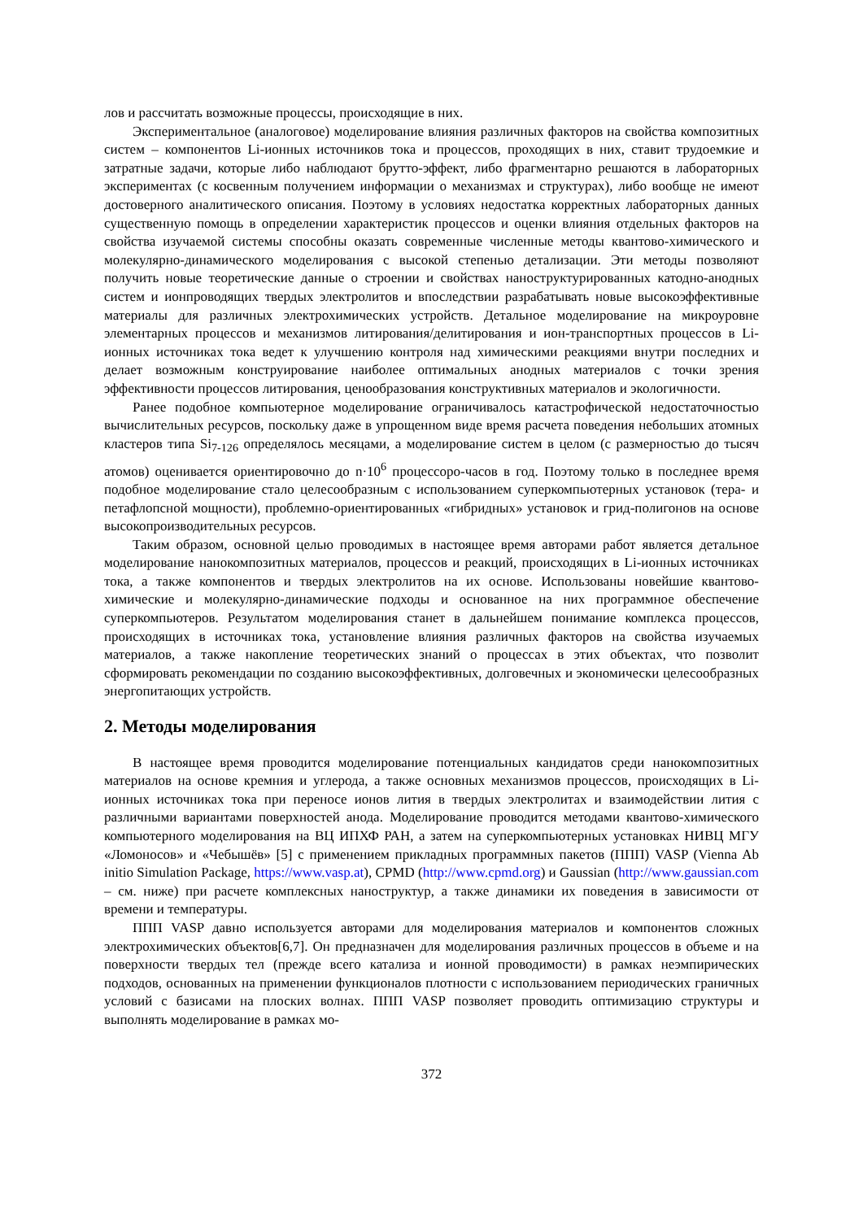лов и рассчитать возможные процессы, происходящие в них.
Экспериментальное (аналоговое) моделирование влияния различных факторов на свойства композитных систем – компонентов Li-ионных источников тока и процессов, проходящих в них, ставит трудоемкие и затратные задачи, которые либо наблюдают брутто-эффект, либо фрагментарно решаются в лабораторных экспериментах (с косвенным получением информации о механизмах и структурах), либо вообще не имеют достоверного аналитического описания. Поэтому в условиях недостатка корректных лабораторных данных существенную помощь в определении характеристик процессов и оценки влияния отдельных факторов на свойства изучаемой системы способны оказать современные численные методы квантово-химического и молекулярно-динамического моделирования с высокой степенью детализации. Эти методы позволяют получить новые теоретические данные о строении и свойствах наноструктурированных катодно-анодных систем и ионпроводящих твердых электролитов и впоследствии разрабатывать новые высокоэффективные материалы для различных электрохимических устройств. Детальное моделирование на микроуровне элементарных процессов и механизмов литирования/делитирования и ион-транспортных процессов в Li-ионных источниках тока ведет к улучшению контроля над химическими реакциями внутри последних и делает возможным конструирование наиболее оптимальных анодных материалов с точки зрения эффективности процессов литирования, ценообразования конструктивных материалов и экологичности.
Ранее подобное компьютерное моделирование ограничивалось катастрофической недостаточностью вычислительных ресурсов, поскольку даже в упрощенном виде время расчета поведения небольших атомных кластеров типа Si<sub>7-126</sub> определялось месяцами, а моделирование систем в целом (с размерностью до тысяч атомов) оценивается ориентировочно до n·10<sup>6</sup> процессоро-часов в год. Поэтому только в последнее время подобное моделирование стало целесообразным с использованием суперкомпьютерных установок (тера- и петафлопсной мощности), проблемно-ориентированных «гибридных» установок и грид-полигонов на основе высокопроизводительных ресурсов.
Таким образом, основной целью проводимых в настоящее время авторами работ является детальное моделирование нанокомпозитных материалов, процессов и реакций, происходящих в Li-ионных источниках тока, а также компонентов и твердых электролитов на их основе. Использованы новейшие квантово-химические и молекулярно-динамические подходы и основанное на них программное обеспечение суперкомпьютеров. Результатом моделирования станет в дальнейшем понимание комплекса процессов, происходящих в источниках тока, установление влияния различных факторов на свойства изучаемых материалов, а также накопление теоретических знаний о процессах в этих объектах, что позволит сформировать рекомендации по созданию высокоэффективных, долговечных и экономически целесообразных энергопитающих устройств.
2. Методы моделирования
В настоящее время проводится моделирование потенциальных кандидатов среди нанокомпозитных материалов на основе кремния и углерода, а также основных механизмов процессов, происходящих в Li-ионных источниках тока при переносе ионов лития в твердых электролитах и взаимодействии лития с различными вариантами поверхностей анода. Моделирование проводится методами квантово-химического компьютерного моделирования на ВЦ ИПХФ РАН, а затем на суперкомпьютерных установках НИВЦ МГУ «Ломоносов» и «Чебышёв» [5] с применением прикладных программных пакетов (ППП) VASP (Vienna Ab initio Simulation Package, https://www.vasp.at), CPMD (http://www.cpmd.org) и Gaussian (http://www.gaussian.com – см. ниже) при расчете комплексных наноструктур, а также динамики их поведения в зависимости от времени и температуры.
ППП VASP давно используется авторами для моделирования материалов и компонентов сложных электрохимических объектов[6,7]. Он предназначен для моделирования различных процессов в объеме и на поверхности твердых тел (прежде всего катализа и ионной проводимости) в рамках неэмпирических подходов, основанных на применении функционалов плотности с использованием периодических граничных условий с базисами на плоских волнах. ППП VASP позволяет проводить оптимизацию структуры и выполнять моделирование в рамках мо-
372